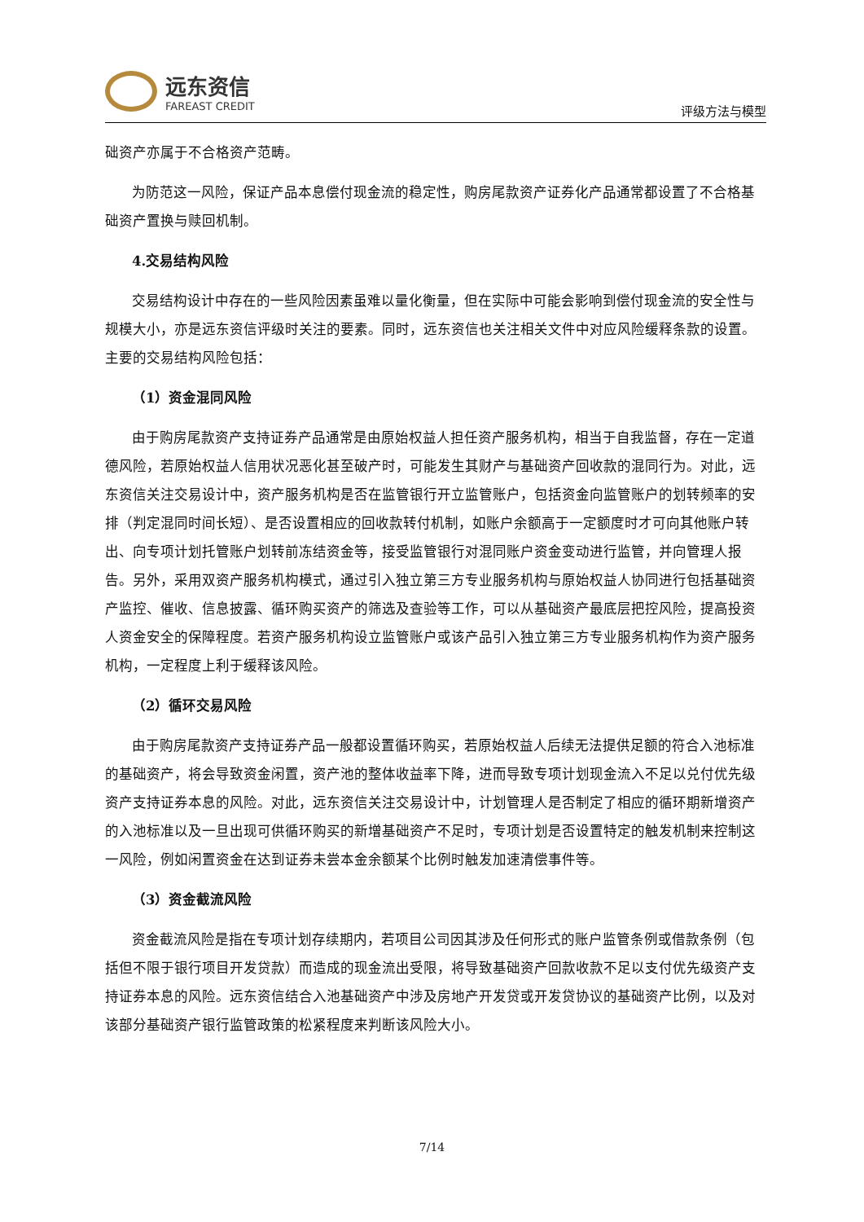远东资信
FAREAST CREDIT
评级方法与模型
础资产亦属于不合格资产范畴。
为防范这一风险，保证产品本息偿付现金流的稳定性，购房尾款资产证券化产品通常都设置了不合格基础资产置换与赎回机制。
4.交易结构风险
交易结构设计中存在的一些风险因素虽难以量化衡量，但在实际中可能会影响到偿付现金流的安全性与规模大小，亦是远东资信评级时关注的要素。同时，远东资信也关注相关文件中对应风险缓释条款的设置。主要的交易结构风险包括：
（1）资金混同风险
由于购房尾款资产支持证券产品通常是由原始权益人担任资产服务机构，相当于自我监督，存在一定道德风险，若原始权益人信用状况恶化甚至破产时，可能发生其财产与基础资产回收款的混同行为。对此，远东资信关注交易设计中，资产服务机构是否在监管银行开立监管账户，包括资金向监管账户的划转频率的安排（判定混同时间长短）、是否设置相应的回收款转付机制，如账户余额高于一定额度时才可向其他账户转出、向专项计划托管账户划转前冻结资金等，接受监管银行对混同账户资金变动进行监管，并向管理人报告。另外，采用双资产服务机构模式，通过引入独立第三方专业服务机构与原始权益人协同进行包括基础资产监控、催收、信息披露、循环购买资产的筛选及查验等工作，可以从基础资产最底层把控风险，提高投资人资金安全的保障程度。若资产服务机构设立监管账户或该产品引入独立第三方专业服务机构作为资产服务机构，一定程度上利于缓释该风险。
（2）循环交易风险
由于购房尾款资产支持证券产品一般都设置循环购买，若原始权益人后续无法提供足额的符合入池标准的基础资产，将会导致资金闲置，资产池的整体收益率下降，进而导致专项计划现金流入不足以兑付优先级资产支持证券本息的风险。对此，远东资信关注交易设计中，计划管理人是否制定了相应的循环期新增资产的入池标准以及一旦出现可供循环购买的新增基础资产不足时，专项计划是否设置特定的触发机制来控制这一风险，例如闲置资金在达到证券未尝本金余额某个比例时触发加速清偿事件等。
（3）资金截流风险
资金截流风险是指在专项计划存续期内，若项目公司因其涉及任何形式的账户监管条例或借款条例（包括但不限于银行项目开发贷款）而造成的现金流出受限，将导致基础资产回款收款不足以支付优先级资产支持证券本息的风险。远东资信结合入池基础资产中涉及房地产开发贷或开发贷协议的基础资产比例，以及对该部分基础资产银行监管政策的松紧程度来判断该风险大小。
7/14